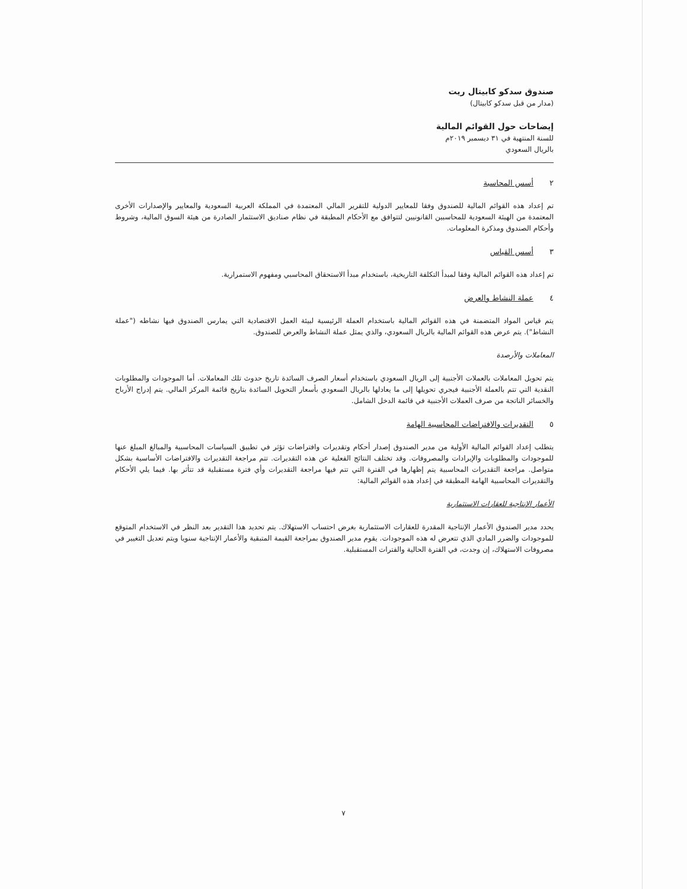صندوق سدكو كابيتال ريت
(مدار من قبل سدكو كابيتال)
إيضاحات حول القوائم المالية
للسنة المنتهية في ٣١ ديسمبر ٢٠١٩م
بالريال السعودي
٢ أسس المحاسبة
تم إعداد هذه القوائم المالية للصندوق وفقا للمعايير الدولية للتقرير المالي المعتمدة في المملكة العربية السعودية والمعايير والإصدارات الأخرى المعتمدة من الهيئة السعودية للمحاسبين القانونيين لتتوافق مع الأحكام المطبقة في نظام صناديق الاستثمار الصادرة من هيئة السوق المالية، وشروط وأحكام الصندوق ومذكرة المعلومات.
٣ أسس القياس
تم إعداد هذه القوائم المالية وفقا لمبدأ التكلفة التاريخية، باستخدام مبدأ الاستحقاق المحاسبي ومفهوم الاستمرارية.
٤ عملة النشاط والعرض
يتم قياس المواد المتضمنة في هذه القوائم المالية باستخدام العملة الرئيسية لبيئة العمل الاقتصادية التي يمارس الصندوق فيها نشاطه ("عملة النشاط"). يتم عرض هذه القوائم المالية بالريال السعودي، والذي يمثل عملة النشاط والعرض للصندوق.
المعاملات والأرصدة
يتم تحويل المعاملات بالعملات الأجنبية إلى الريال السعودي باستخدام أسعار الصرف السائدة تاريخ حدوث تلك المعاملات. أما الموجودات والمطلوبات النقدية التي تتم بالعملة الأجنبية فيجري تحويلها إلى ما يعادلها بالريال السعودي بأسعار التحويل السائدة بتاريخ قائمة المركز المالي. يتم إدراج الأرباح والخسائر الناتجة من صرف العملات الأجنبية في قائمة الدخل الشامل.
٥ التقديرات والافتراضات المحاسبية الهامة
يتطلب إعداد القوائم المالية الأولية من مدير الصندوق إصدار أحكام وتقديرات وافتراضات تؤثر في تطبيق السياسات المحاسبية والمبالغ المبلغ عنها للموجودات والمطلوبات والإيرادات والمصروفات. وقد تختلف النتائج الفعلية عن هذه التقديرات. تتم مراجعة التقديرات والافتراضات الأساسية بشكل متواصل. مراجعة التقديرات المحاسبية يتم إظهارها في الفترة التي تتم فيها مراجعة التقديرات وأي فترة مستقبلية قد تتأثر بها. فيما يلي الأحكام والتقديرات المحاسبية الهامة المطبقة في إعداد هذه القوائم المالية:
الأعمار الإنتاجية للعقارات الاستثمارية
يحدد مدير الصندوق الأعمار الإنتاجية المقدرة للعقارات الاستثمارية بغرض احتساب الاستهلاك. يتم تحديد هذا التقدير بعد النظر في الاستخدام المتوقع للموجودات والضرر المادي الذي تتعرض له هذه الموجودات. يقوم مدير الصندوق بمراجعة القيمة المتبقية والأعمار الإنتاجية سنويا ويتم تعديل التغيير في مصروفات الاستهلاك، إن وجدت، في الفترة الحالية والفترات المستقبلية.
٧